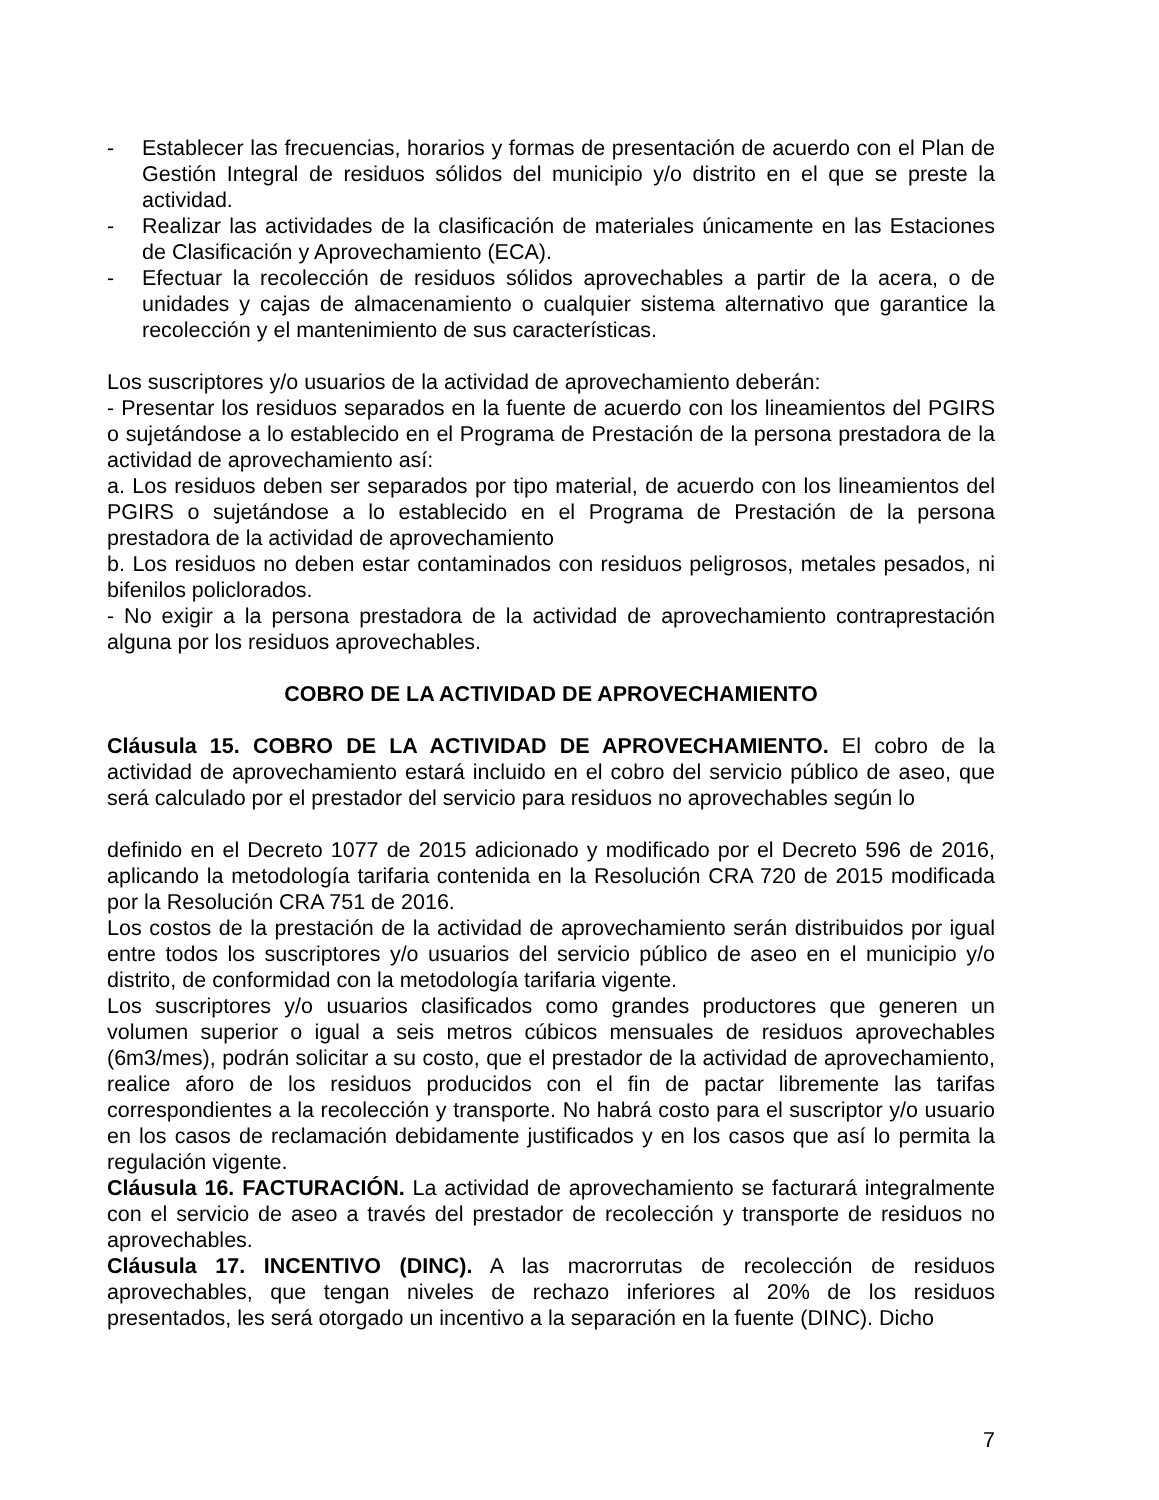- Establecer las frecuencias, horarios y formas de presentación de acuerdo con el Plan de Gestión Integral de residuos sólidos del municipio y/o distrito en el que se preste la actividad.
- Realizar las actividades de la clasificación de materiales únicamente en las Estaciones de Clasificación y Aprovechamiento (ECA).
- Efectuar la recolección de residuos sólidos aprovechables a partir de la acera, o de unidades y cajas de almacenamiento o cualquier sistema alternativo que garantice la recolección y el mantenimiento de sus características.
Los suscriptores y/o usuarios de la actividad de aprovechamiento deberán:
- Presentar los residuos separados en la fuente de acuerdo con los lineamientos del PGIRS o sujetándose a lo establecido en el Programa de Prestación de la persona prestadora de la actividad de aprovechamiento así:
a. Los residuos deben ser separados por tipo material, de acuerdo con los lineamientos del PGIRS o sujetándose a lo establecido en el Programa de Prestación de la persona prestadora de la actividad de aprovechamiento
b. Los residuos no deben estar contaminados con residuos peligrosos, metales pesados, ni bifenilos policlorados.
- No exigir a la persona prestadora de la actividad de aprovechamiento contraprestación alguna por los residuos aprovechables.
COBRO DE LA ACTIVIDAD DE APROVECHAMIENTO
Cláusula 15. COBRO DE LA ACTIVIDAD DE APROVECHAMIENTO. El cobro de la actividad de aprovechamiento estará incluido en el cobro del servicio público de aseo, que será calculado por el prestador del servicio para residuos no aprovechables según lo
definido en el Decreto 1077 de 2015 adicionado y modificado por el Decreto 596 de 2016, aplicando la metodología tarifaria contenida en la Resolución CRA 720 de 2015 modificada por la Resolución CRA 751 de 2016.
Los costos de la prestación de la actividad de aprovechamiento serán distribuidos por igual entre todos los suscriptores y/o usuarios del servicio público de aseo en el municipio y/o distrito, de conformidad con la metodología tarifaria vigente.
Los suscriptores y/o usuarios clasificados como grandes productores que generen un volumen superior o igual a seis metros cúbicos mensuales de residuos aprovechables (6m3/mes), podrán solicitar a su costo, que el prestador de la actividad de aprovechamiento, realice aforo de los residuos producidos con el fin de pactar libremente las tarifas correspondientes a la recolección y transporte. No habrá costo para el suscriptor y/o usuario en los casos de reclamación debidamente justificados y en los casos que así lo permita la regulación vigente.
Cláusula 16. FACTURACIÓN. La actividad de aprovechamiento se facturará integralmente con el servicio de aseo a través del prestador de recolección y transporte de residuos no aprovechables.
Cláusula 17. INCENTIVO (DINC). A las macrorrutas de recolección de residuos aprovechables, que tengan niveles de rechazo inferiores al 20% de los residuos presentados, les será otorgado un incentivo a la separación en la fuente (DINC). Dicho
7